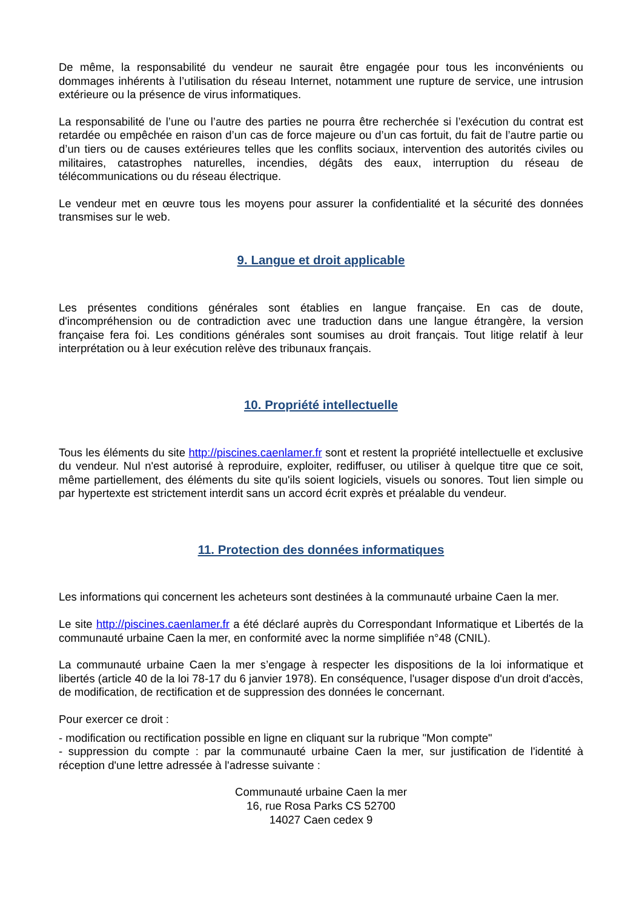De même, la responsabilité du vendeur ne saurait être engagée pour tous les inconvénients ou dommages inhérents à l’utilisation du réseau Internet, notamment une rupture de service, une intrusion extérieure ou la présence de virus informatiques.
La responsabilité de l’une ou l’autre des parties ne pourra être recherchée si l’exécution du contrat est retardée ou empêchée en raison d’un cas de force majeure ou d’un cas fortuit, du fait de l’autre partie ou d’un tiers ou de causes extérieures telles que les conflits sociaux, intervention des autorités civiles ou militaires, catastrophes naturelles, incendies, dégâts des eaux, interruption du réseau de télécommunications ou du réseau électrique.
Le vendeur met en œuvre tous les moyens pour assurer la confidentialité et la sécurité des données transmises sur le web.
9. Langue et droit applicable
Les présentes conditions générales sont établies en langue française. En cas de doute, d'incompréhension ou de contradiction avec une traduction dans une langue étrangère, la version française fera foi. Les conditions générales sont soumises au droit français. Tout litige relatif à leur interprétation ou à leur exécution relève des tribunaux français.
10. Propriété intellectuelle
Tous les éléments du site http://piscines.caenlamer.fr sont et restent la propriété intellectuelle et exclusive du vendeur. Nul n'est autorisé à reproduire, exploiter, rediffuser, ou utiliser à quelque titre que ce soit, même partiellement, des éléments du site qu'ils soient logiciels, visuels ou sonores. Tout lien simple ou par hypertexte est strictement interdit sans un accord écrit exprès et préalable du vendeur.
11. Protection des données informatiques
Les informations qui concernent les acheteurs sont destinées à la communauté urbaine Caen la mer.
Le site http://piscines.caenlamer.fr a été déclaré auprès du Correspondant Informatique et Libertés de la communauté urbaine Caen la mer, en conformité avec la norme simplifiée n°48 (CNIL).
La communauté urbaine Caen la mer s’engage à respecter les dispositions de la loi informatique et libertés (article 40 de la loi 78-17 du 6 janvier 1978). En conséquence, l'usager dispose d'un droit d'accès, de modification, de rectification et de suppression des données le concernant.
Pour exercer ce droit :
- modification ou rectification possible en ligne en cliquant sur la rubrique "Mon compte"
- suppression du compte : par la communauté urbaine Caen la mer, sur justification de l'identité à réception d'une lettre adressée à l'adresse suivante :
Communauté urbaine Caen la mer
16, rue Rosa Parks CS 52700
14027 Caen cedex 9